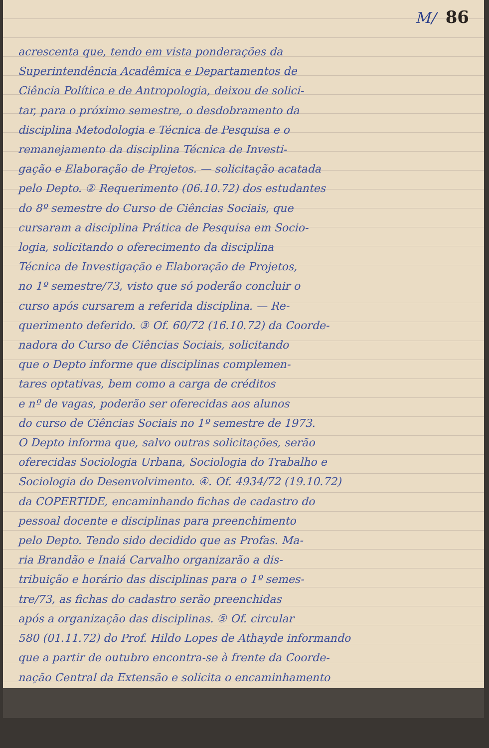M/ 86
acrescenta que, tendo em vista ponderações da
Superintendência Acadêmica e Departamentos de
Ciência Política e de Antropologia, deixou de solici-
tar, para o próximo semestre, o desdobramento da
disciplina Metodologia e Técnica de Pesquisa e o
remanejamento da disciplina Técnica de Investi-
gação e Elaboração de Projetos. — solicitação acatada
pelo Depto. ② Requerimento (06.10.72) dos estudantes
do 8º semestre do Curso de Ciências Sociais, que
cursaram a disciplina Prática de Pesquisa em Socio-
logia, solicitando o oferecimento da disciplina
Técnica de Investigação e Elaboração de Projetos,
no 1º semestre/73, visto que só poderão concluir o
curso após cursarem a referida disciplina. — Re-
querimento deferido. ③ Of. 60/72 (16.10.72) da Coorde-
nadora do Curso de Ciências Sociais, solicitando
que o Depto informe que disciplinas complemen-
tares optativas, bem como a carga de créditos
e nº de vagas, poderão ser oferecidas aos alunos
do curso de Ciências Sociais no 1º semestre de 1973.
O Depto informa que, salvo outras solicitações, serão
oferecidas Sociologia Urbana, Sociologia do Trabalho e
Sociologia do Desenvolvimento. ④. Of. 4934/72 (19.10.72)
da COPERTIDE, encaminhando fichas de cadastro do
pessoal docente e disciplinas para preenchimento
pelo Depto. Tendo sido decidido que as Profas. Ma-
ria Brandão e Inaiá Carvalho organizarão a dis-
tribuição e horário das disciplinas para o 1º semes-
tre/73, as fichas do cadastro serão preenchidas
após a organização das disciplinas. ⑤ Of. circular
580 (01.11.72) do Prof. Hildo Lopes de Athayde informando
que a partir de outubro encontra-se à frente da Coorde-
nação Central da Extensão e solicita o encaminhamento